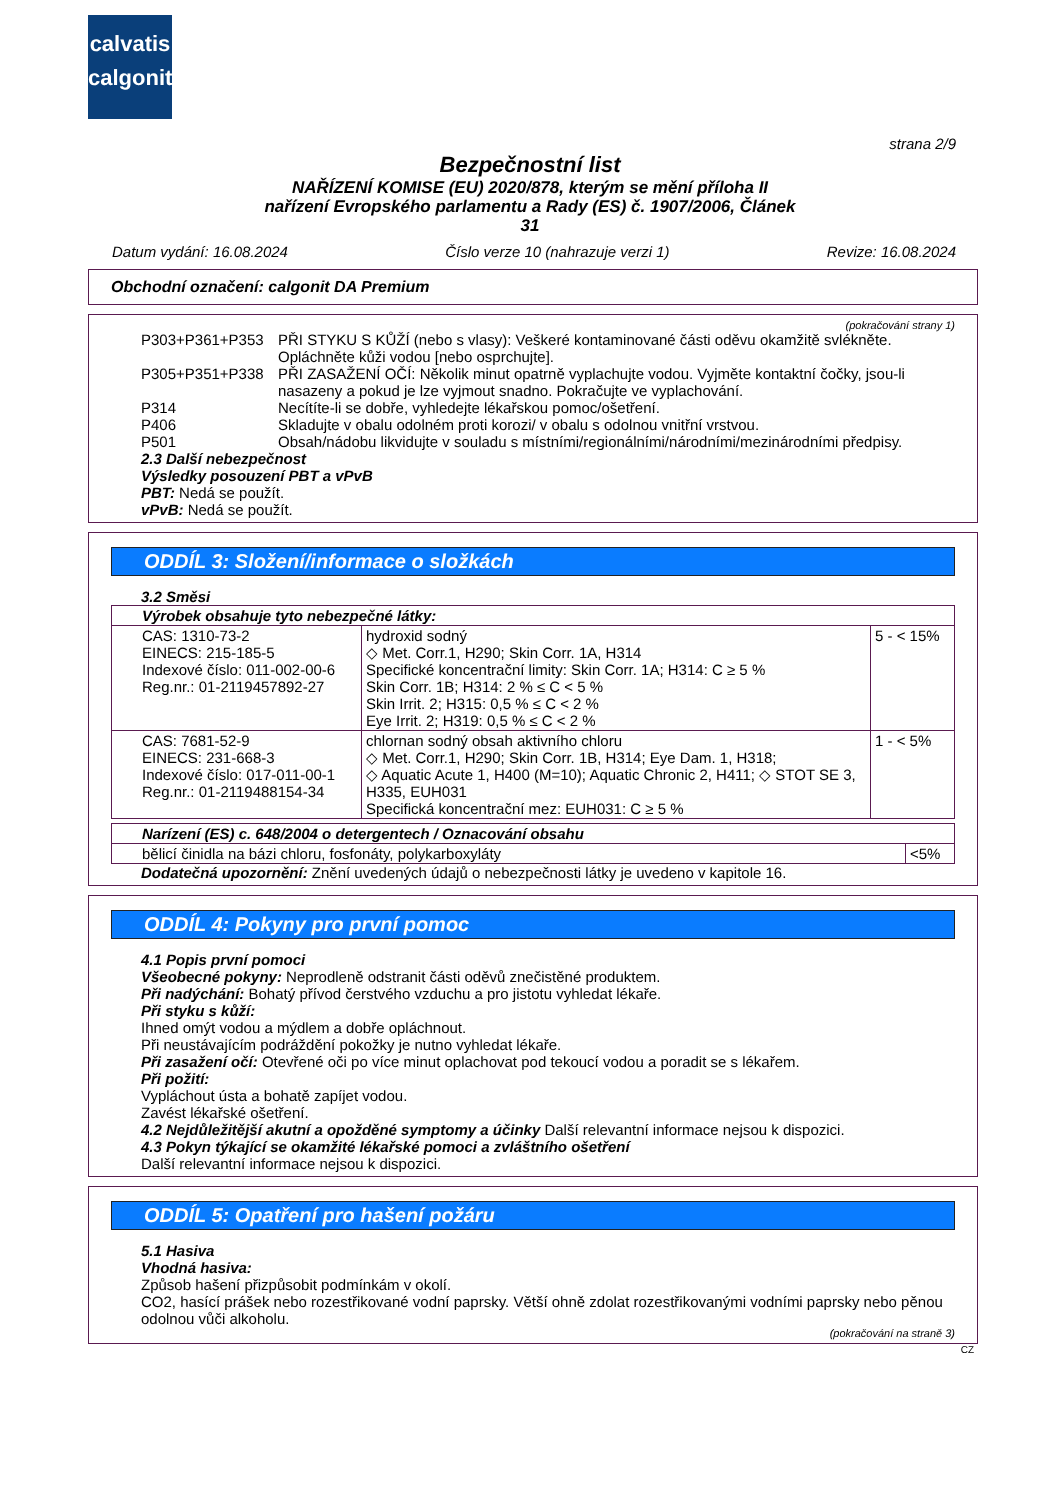calvatis
calgonit
strana 2/9
Bezpečnostní list
NAŘÍZENÍ KOMISE (EU) 2020/878, kterým se mění příloha II
nařízení Evropského parlamentu a Rady (ES) č. 1907/2006, Článek
31
Datum vydání: 16.08.2024 Číslo verze 10 (nahrazuje verzi 1) Revize: 16.08.2024
Obchodní označení: calgonit DA Premium
(pokračování strany 1)
| P303+P361+P353 | PŘI STYKU S KŮŽÍ (nebo s vlasy): Veškeré kontaminované části oděvu okamžitě svlékněte. Opláchněte kůži vodou [nebo osprchujte]. |
| P305+P351+P338 | PŘI ZASAŽENÍ OČÍ: Několik minut opatrně vyplachujte vodou. Vyjměte kontaktní čočky, jsou-li nasazeny a pokud je lze vyjmout snadno. Pokračujte ve vyplachování. |
| P314 | Necítíte-li se dobře, vyhledejte lékařskou pomoc/ošetření. |
| P406 | Skladujte v obalu odolném proti korozi/ v obalu s odolnou vnitřní vrstvou. |
| P501 | Obsah/nádobu likvidujte v souladu s místními/regionálními/národními/mezinárodními předpisy. |
2.3 Další nebezpečnost
Výsledky posouzení PBT a vPvB
PBT: Nedá se použít.
vPvB: Nedá se použít.
ODDÍL 3: Složení/informace o složkách
3.2 Směsi
| Výrobek obsahuje tyto nebezpečné látky: | | |
| CAS: 1310-73-2 EINECS: 215-185-5 Indexové číslo: 011-002-00-6 Reg.nr.: 01-2119457892-27 | hydroxid sodný ◇ Met. Corr.1, H290; Skin Corr. 1A, H314 Specifické koncentrační limity: Skin Corr. 1A; H314: C ≥ 5 % Skin Corr. 1B; H314: 2 % ≤ C < 5 % Skin Irrit. 2; H315: 0,5 % ≤ C < 2 % Eye Irrit. 2; H319: 0,5 % ≤ C < 2 % | 5 - < 15% |
| CAS: 7681-52-9 EINECS: 231-668-3 Indexové číslo: 017-011-00-1 Reg.nr.: 01-2119488154-34 | chlornan sodný obsah aktivního chloru ◇ Met. Corr.1, H290; Skin Corr. 1B, H314; Eye Dam. 1, H318; ◇ Aquatic Acute 1, H400 (M=10); Aquatic Chronic 2, H411; ◇ STOT SE 3, H335, EUH031 Specifická koncentrační mez: EUH031: C ≥ 5 % | 1 - < 5% |
| Narízení (ES) c. 648/2004 o detergentech / Oznacování obsahu | |
| bělicí činidla na bázi chloru, fosfonáty, polykarboxyláty | <5% |
Dodatečná upozornění: Znění uvedených údajů o nebezpečnosti látky je uvedeno v kapitole 16.
ODDÍL 4: Pokyny pro první pomoc
4.1 Popis první pomoci
Všeobecné pokyny: Neprodleně odstranit části oděvů znečistěné produktem.
Při nadýchání: Bohatý přívod čerstvého vzduchu a pro jistotu vyhledat lékaře.
Při styku s kůží:
Ihned omýt vodou a mýdlem a dobře opláchnout.
Při neustávajícím podráždění pokožky je nutno vyhledat lékaře.
Při zasažení očí: Otevřené oči po více minut oplachovat pod tekoucí vodou a poradit se s lékařem.
Při požití:
Vypláchout ústa a bohatě zapíjet vodou.
Zavést lékařské ošetření.
4.2 Nejdůležitější akutní a opožděné symptomy a účinky Další relevantní informace nejsou k dispozici.
4.3 Pokyn týkající se okamžité lékařské pomoci a zvláštního ošetření
Další relevantní informace nejsou k dispozici.
ODDÍL 5: Opatření pro hašení požáru
5.1 Hasiva
Vhodná hasiva:
Způsob hašení přizpůsobit podmínkám v okolí.
CO2, hasící prášek nebo rozestřikované vodní paprsky. Větší ohně zdolat rozestřikovanými vodními paprsky nebo pěnou odolnou vůči alkoholu.
(pokračování na straně 3)
CZ